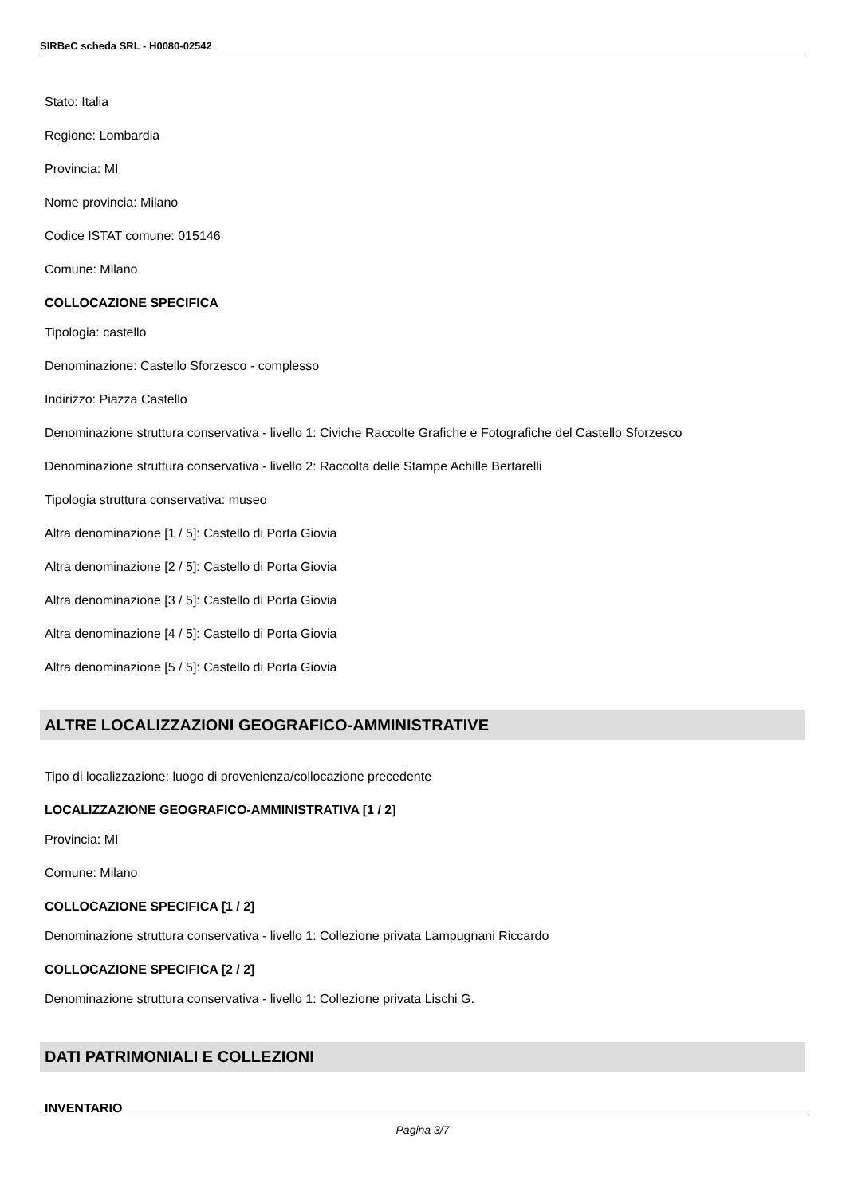SIRBeC scheda SRL - H0080-02542
Stato: Italia
Regione: Lombardia
Provincia: MI
Nome provincia: Milano
Codice ISTAT comune: 015146
Comune: Milano
COLLOCAZIONE SPECIFICA
Tipologia: castello
Denominazione: Castello Sforzesco - complesso
Indirizzo: Piazza Castello
Denominazione struttura conservativa - livello 1: Civiche Raccolte Grafiche e Fotografiche del Castello Sforzesco
Denominazione struttura conservativa - livello 2: Raccolta delle Stampe Achille Bertarelli
Tipologia struttura conservativa: museo
Altra denominazione [1 / 5]: Castello di Porta Giovia
Altra denominazione [2 / 5]: Castello di Porta Giovia
Altra denominazione [3 / 5]: Castello di Porta Giovia
Altra denominazione [4 / 5]: Castello di Porta Giovia
Altra denominazione [5 / 5]: Castello di Porta Giovia
ALTRE LOCALIZZAZIONI GEOGRAFICO-AMMINISTRATIVE
Tipo di localizzazione: luogo di provenienza/collocazione precedente
LOCALIZZAZIONE GEOGRAFICO-AMMINISTRATIVA [1 / 2]
Provincia: MI
Comune: Milano
COLLOCAZIONE SPECIFICA [1 / 2]
Denominazione struttura conservativa - livello 1: Collezione privata Lampugnani Riccardo
COLLOCAZIONE SPECIFICA [2 / 2]
Denominazione struttura conservativa - livello 1: Collezione privata Lischi G.
DATI PATRIMONIALI E COLLEZIONI
INVENTARIO
Pagina 3/7